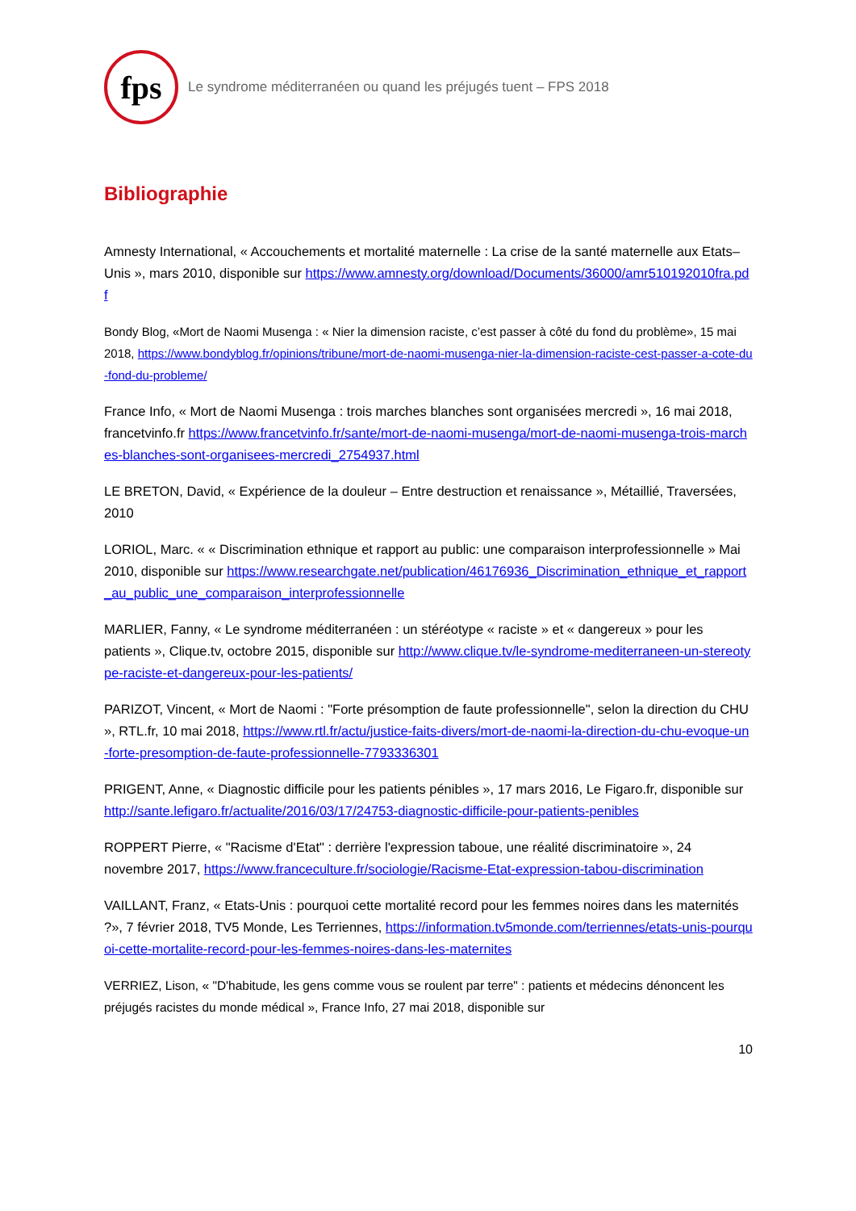fps
Le syndrome méditerranéen ou quand les préjugés tuent – FPS 2018
Bibliographie
Amnesty International, « Accouchements et mortalité maternelle : La crise de la santé maternelle aux Etats–Unis », mars 2010, disponible sur https://www.amnesty.org/download/Documents/36000/amr510192010fra.pdf
Bondy Blog, «Mort de Naomi Musenga : « Nier la dimension raciste, c’est passer à côté du fond du problème», 15 mai 2018, https://www.bondyblog.fr/opinions/tribune/mort-de-naomi-musenga-nier-la-dimension-raciste-cest-passer-a-cote-du-fond-du-probleme/
France Info, « Mort de Naomi Musenga : trois marches blanches sont organisées mercredi », 16 mai 2018, francetvinfo.fr https://www.francetvinfo.fr/sante/mort-de-naomi-musenga/mort-de-naomi-musenga-trois-marches-blanches-sont-organisees-mercredi_2754937.html
LE BRETON, David, « Expérience de la douleur – Entre destruction et renaissance », Métaillié, Traversées, 2010
LORIOL, Marc. « « Discrimination ethnique et rapport au public: une comparaison interprofessionnelle » Mai 2010, disponible sur https://www.researchgate.net/publication/46176936_Discrimination_ethnique_et_rapport_au_public_une_comparaison_interprofessionnelle
MARLIER, Fanny, « Le syndrome méditerranéen : un stéréotype « raciste » et « dangereux » pour les patients », Clique.tv, octobre 2015, disponible sur http://www.clique.tv/le-syndrome-mediterraneen-un-stereotype-raciste-et-dangereux-pour-les-patients/
PARIZOT, Vincent, « Mort de Naomi : "Forte présomption de faute professionnelle", selon la direction du CHU », RTL.fr, 10 mai 2018, https://www.rtl.fr/actu/justice-faits-divers/mort-de-naomi-la-direction-du-chu-evoque-un-forte-presomption-de-faute-professionnelle-7793336301
PRIGENT, Anne, « Diagnostic difficile pour les patients pénibles », 17 mars 2016, Le Figaro.fr, disponible sur http://sante.lefigaro.fr/actualite/2016/03/17/24753-diagnostic-difficile-pour-patients-penibles
ROPPERT Pierre, « "Racisme d'Etat" : derrière l'expression taboue, une réalité discriminatoire », 24 novembre 2017, https://www.franceculture.fr/sociologie/Racisme-Etat-expression-tabou-discrimination
VAILLANT, Franz, « Etats-Unis : pourquoi cette mortalité record pour les femmes noires dans les maternités ?», 7 février 2018, TV5 Monde, Les Terriennes, https://information.tv5monde.com/terriennes/etats-unis-pourquoi-cette-mortalite-record-pour-les-femmes-noires-dans-les-maternites
VERRIEZ, Lison, « "D'habitude, les gens comme vous se roulent par terre" : patients et médecins dénoncent les préjugés racistes du monde médical », France Info, 27 mai 2018, disponible sur
10